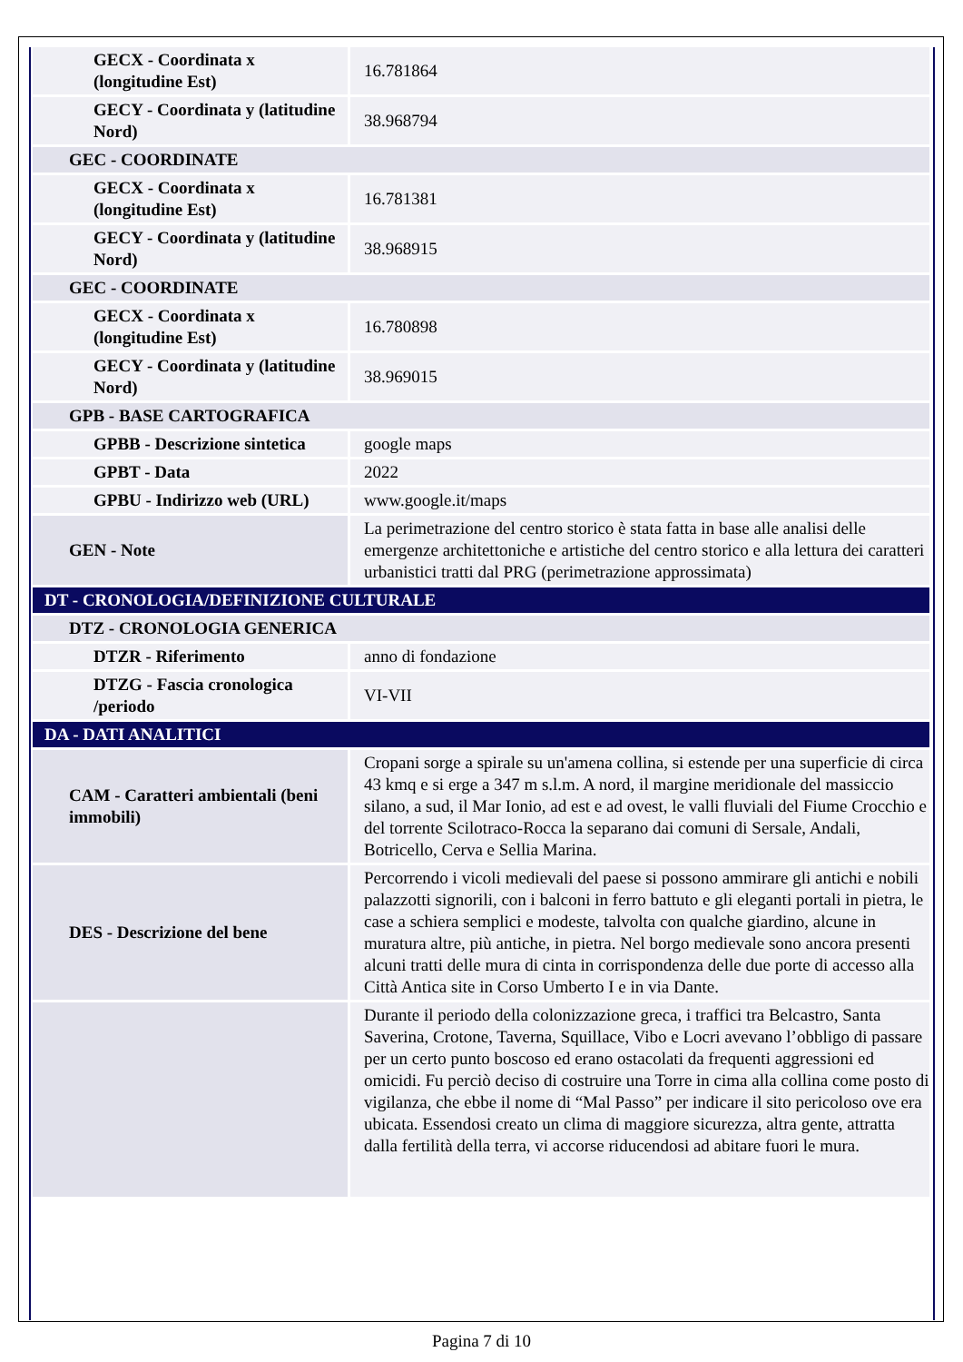| GECX - Coordinata x (longitudine Est) | 16.781864 |
| GECY - Coordinata y (latitudine Nord) | 38.968794 |
| GEC - COORDINATE | |
| GECX - Coordinata x (longitudine Est) | 16.781381 |
| GECY - Coordinata y (latitudine Nord) | 38.968915 |
| GEC - COORDINATE | |
| GECX - Coordinata x (longitudine Est) | 16.780898 |
| GECY - Coordinata y (latitudine Nord) | 38.969015 |
| GPB - BASE CARTOGRAFICA | |
| GPBB - Descrizione sintetica | google maps |
| GPBT - Data | 2022 |
| GPBU - Indirizzo web (URL) | www.google.it/maps |
| GEN - Note | La perimetrazione del centro storico è stata fatta in base alle analisi delle emergenze architettoniche e artistiche del centro storico e alla lettura dei caratteri urbanistici tratti dal PRG (perimetrazione approssimata) |
| DT - CRONOLOGIA/DEFINIZIONE CULTURALE | |
| DTZ - CRONOLOGIA GENERICA | |
| DTZR - Riferimento | anno di fondazione |
| DTZG - Fascia cronologica /periodo | VI-VII |
| DA - DATI ANALITICI | |
| CAM - Caratteri ambientali (beni immobili) | Cropani sorge a spirale su un'amena collina, si estende per una superficie di circa 43 kmq e si erge a 347 m s.l.m. A nord, il margine meridionale del massiccio silano, a sud, il Mar Ionio, ad est e ad ovest, le valli fluviali del Fiume Crocchio e del torrente Scilotraco-Rocca la separano dai comuni di Sersale, Andali, Botricello, Cerva e Sellia Marina. |
| DES - Descrizione del bene | Percorrendo i vicoli medievali del paese si possono ammirare gli antichi e nobili palazzotti signorili, con i balconi in ferro battuto e gli eleganti portali in pietra, le case a schiera semplici e modeste, talvolta con qualche giardino, alcune in muratura altre, più antiche, in pietra. Nel borgo medievale sono ancora presenti alcuni tratti delle mura di cinta in corrispondenza delle due porte di accesso alla Città Antica site in Corso Umberto I e in via Dante. |
| | Durante il periodo della colonizzazione greca, i traffici tra Belcastro, Santa Saverina, Crotone, Taverna, Squillace, Vibo e Locri avevano l’obbligo di passare per un certo punto boscoso ed erano ostacolati da frequenti aggressioni ed omicidi. Fu perciò deciso di costruire una Torre in cima alla collina come posto di vigilanza, che ebbe il nome di “Mal Passo” per indicare il sito pericoloso ove era ubicata. Essendosi creato un clima di maggiore sicurezza, altra gente, attratta dalla fertilità della terra, vi accorse riducendosi ad abitare fuori le mura. |
Pagina 7 di 10